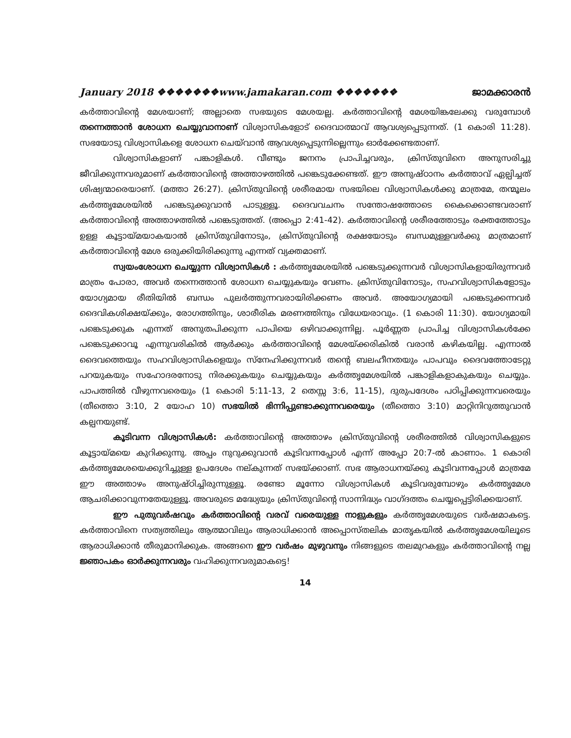January 2018 ❖❖❖❖❖❖❖www.jamakaran.com ❖❖❖❖❖❖❖ ജാമക്കാരൻ
കർത്താവിന്റെ മേശയാണ്; അല്ലാതെ സഭയുടെ മേശയല്ല. കർത്താവിന്റെ മേശയിങ്കലേക്കു വരുമ്പോൾ തന്നെത്താൻ ശോധന ചെയ്യുവാനാണ് വിശ്വാസികളോട് ദൈവാത്മാവ് ആവശ്യപ്പെടുന്നത്. (1 കൊരി 11:28). സഭയോടു വിശ്വാസികളെ ശോധന ചെയ്‌വാൻ ആവശ്യപ്പെടുന്നില്ലെന്നും ഓർക്കേണ്ടതാണ്.
വിശ്വാസികളാണ് പങ്കാളികൾ. വീണ്ടും ജനനം പ്രാപിച്ചവരും, ക്രിസ്തുവിനെ അനുസരിച്ചു ജീവിക്കുന്നവരുമാണ് കർത്താവിന്റെ അത്താഴത്തിൽ പങ്കെടുക്കേണ്ടത്. ഈ അനുഷ്ഠാനം കർത്താവ് ഏല്പിച്ചത് ശിഷ്യന്മാരെയാണ്. (മത്താ 26:27). ക്രിസ്തുവിന്റെ ശരീരമായ സഭയിലെ വിശ്വാസികൾക്കു മാത്രമേ, തന്മൂലം കർത്തൃമേശയിൽ പങ്കെടുക്കുവാൻ പാടുള്ളൂ. ദൈവവചനം സന്തോഷത്തോടെ കൈക്കൊണ്ടവരാണ് കർത്താവിന്റെ അത്താഴത്തിൽ പങ്കെടുത്തത്. (അപ്പൊ 2:41-42). കർത്താവിന്റെ ശരീരത്തോടും രക്തത്തോടും ഉള്ള കൂട്ടായ്മയാകയാൽ ക്രിസ്തുവിനോടും, ക്രിസ്തുവിന്റെ രക്ഷയോടും ബന്ധമുള്ളവർക്കു മാത്രമാണ് കർത്താവിന്റെ മേശ ഒരുക്കിയിരിക്കുന്നു എന്നത് വ്യക്തമാണ്.
സ്വയംശോധന ചെയ്യുന്ന വിശ്വാസികൾ : കർത്തൃമേശയിൽ പങ്കെടുക്കുന്നവർ വിശ്വാസികളായിരുന്നവർ മാത്രം പോരാ, അവർ തന്നെത്താൻ ശോധന ചെയ്യുകയും വേണം. ക്രിസ്തുവിനോടും, സഹവിശ്വാസികളോടും യോഗ്യമായ രീതിയിൽ ബന്ധം പുലർത്തുന്നവരായിരിക്കണം അവർ. അയോഗ്യമായി പങ്കെടുക്കന്നവർ ദൈവികശിക്ഷയ്ക്കും, രോഗത്തിനും, ശാരീരിക മരണത്തിനും വിധേയരാവും. (1 കൊരി 11:30). യോഗ്യമായി പങ്കെടുക്കുക എന്നത് അനുതപിക്കുന്ന പാപിയെ ഒഴിവാക്കുന്നില്ല. പൂർണ്ണത പ്രാപിച്ച വിശ്വാസികൾക്കേ പങ്കെടുക്കാവൂ എന്നുവരികിൽ ആർക്കും കർത്താവിന്റെ മേശയ്ക്കരികിൽ വരാൻ കഴികയില്ല. എന്നാൽ ദൈവത്തെയും സഹവിശ്വാസികളെയും സ്നേഹിക്കുന്നവർ തന്റെ ബലഹീനതയും പാപവും ദൈവത്തോടേറ്റു പറയുകയും സഹോദരനോടു നിരക്കുകയും ചെയ്യുകയും കർത്തൃമേശയിൽ പങ്കാളികളാകുകയും ചെയ്യും. പാപത്തിൽ വീഴുന്നവരെയും (1 കൊരി 5:11-13, 2 തെസ്സ 3:6, 11-15), ദുരുപദേശം പഠിപ്പിക്കുന്നവരെയും (തീത്തൊ 3:10, 2 യോഹ 10) സഭയിൽ ഭിന്നിപ്പുണ്ടാക്കുന്നവരെയും (തീത്തൊ 3:10) മാറ്റിനിറുത്തുവാൻ കല്പനയുണ്ട്.
കൂടിവന്ന വിശ്വാസികൾ: കർത്താവിന്റെ അത്താഴം ക്രിസ്തുവിന്റെ ശരീരത്തിൽ വിശ്വാസികളുടെ കൂട്ടായ്മയെ കുറിക്കുന്നു. അപ്പം നുറുക്കുവാൻ കൂടിവന്നപ്പോൾ എന്ന് അപ്പോ 20:7-ൽ കാണാം. 1 കൊരി കർത്തൃമേശയെക്കുറിച്ചുള്ള ഉപദേശം നല്കുന്നത് സഭയ്ക്കാണ്. സഭ ആരാധനയ്ക്കു കൂടിവന്നപ്പോൾ മാത്രമേ ഈ അത്താഴം അനുഷ്ഠിച്ചിരുന്നുള്ളൂ. രണ്ടോ മൂന്നോ വിശ്വാസികൾ കൂടിവരുമ്പോഴും കർത്തൃമേശ ആചരിക്കാവുന്നതേയുള്ളൂ. അവരുടെ മദ്ധ്യേയും ക്രിസ്തുവിന്റെ സാന്നിദ്ധ്യം വാഗ്ദത്തം ചെയ്യപ്പെട്ടിരിക്കയാണ്.
ഈ പുതുവർഷവും കർത്താവിന്റെ വരവ് വരെയുള്ള നാളുകളും കർത്തൃമേശയുടെ വർഷമാകട്ടെ. കർത്താവിനെ സത്യത്തിലും ആത്മാവിലും ആരാധിക്കാൻ അപ്പൊസ്തലിക മാതൃകയിൽ കർത്തൃമേശയിലൂടെ ആരാധിക്കാൻ തീരുമാനിക്കുക. അങ്ങനെ ഈ വർഷം മുഴുവനും നിങ്ങളുടെ തലമുറകളും കർത്താവിന്റെ നല്ല ജ്ഞാപകം ഓർക്കുന്നവരും വഹിക്കുന്നവരുമാകട്ടെ!
14